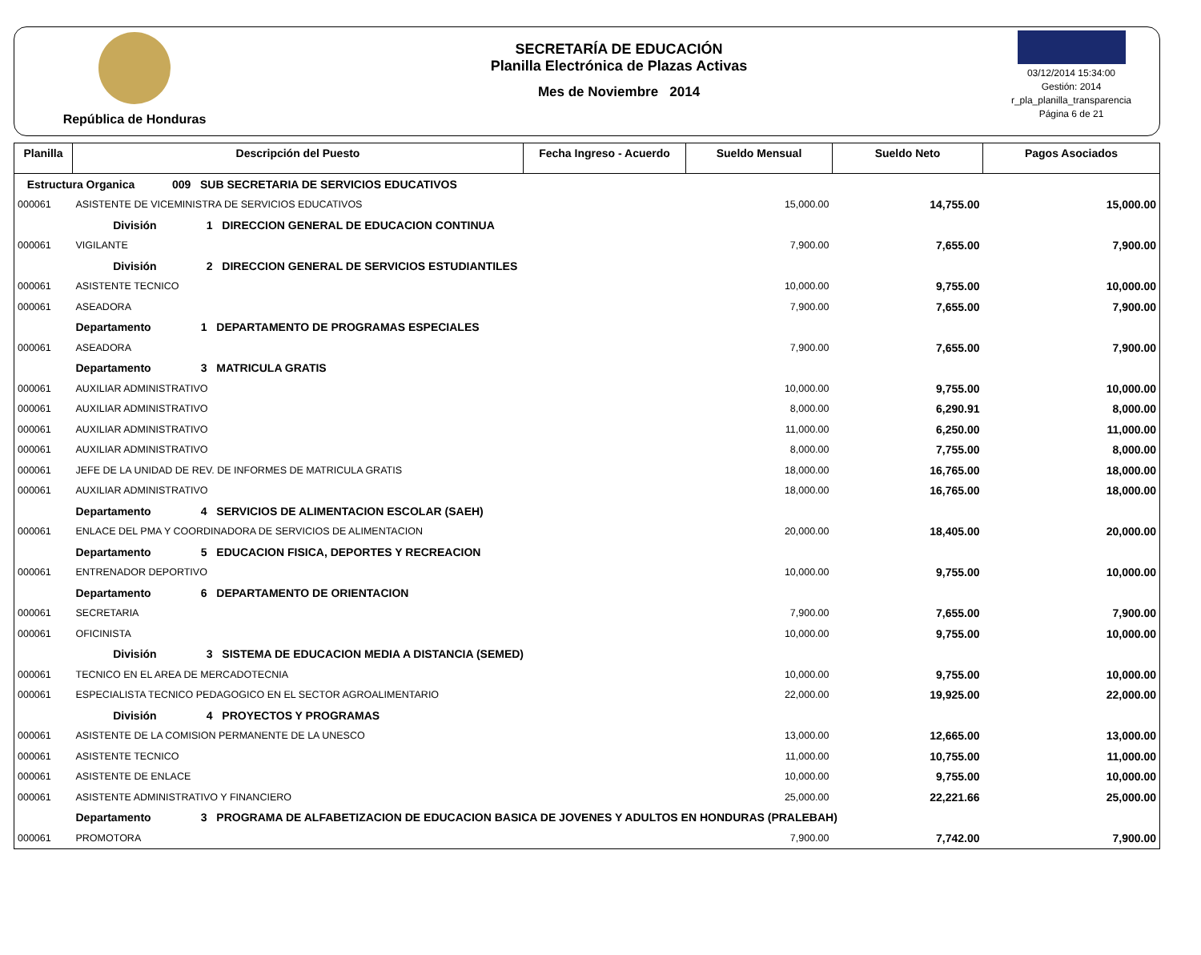República de Honduras SECRETARÍA DE EDUCACIÓN
Planilla Electrónica de Plazas Activas
Mes de Noviembre 2014
03/12/2014 15:34:00
Gestión: 2014
r_pla_planilla_transparencia
Página 6 de 21
| Planilla | Descripción del Puesto | Fecha Ingreso - Acuerdo | Sueldo Mensual | Sueldo Neto | Pagos Asociados |
| --- | --- | --- | --- | --- | --- |
| Estructura Organica 009 SUB SECRETARIA DE SERVICIOS EDUCATIVOS | | | | | |
| 000061 | ASISTENTE DE VICEMINISTRA DE SERVICIOS EDUCATIVOS | | 15,000.00 | 14,755.00 | 15,000.00 |
| | División 1 DIRECCION GENERAL DE EDUCACION CONTINUA | | | | |
| 000061 | VIGILANTE | | 7,900.00 | 7,655.00 | 7,900.00 |
| | División 2 DIRECCION GENERAL DE SERVICIOS ESTUDIANTILES | | | | |
| 000061 | ASISTENTE TECNICO | | 10,000.00 | 9,755.00 | 10,000.00 |
| 000061 | ASEADORA | | 7,900.00 | 7,655.00 | 7,900.00 |
| | Departamento 1 DEPARTAMENTO DE PROGRAMAS ESPECIALES | | | | |
| 000061 | ASEADORA | | 7,900.00 | 7,655.00 | 7,900.00 |
| | Departamento 3 MATRICULA GRATIS | | | | |
| 000061 | AUXILIAR ADMINISTRATIVO | | 10,000.00 | 9,755.00 | 10,000.00 |
| 000061 | AUXILIAR ADMINISTRATIVO | | 8,000.00 | 6,290.91 | 8,000.00 |
| 000061 | AUXILIAR ADMINISTRATIVO | | 11,000.00 | 6,250.00 | 11,000.00 |
| 000061 | AUXILIAR ADMINISTRATIVO | | 8,000.00 | 7,755.00 | 8,000.00 |
| 000061 | JEFE DE LA UNIDAD DE REV. DE INFORMES DE MATRICULA GRATIS | | 18,000.00 | 16,765.00 | 18,000.00 |
| 000061 | AUXILIAR ADMINISTRATIVO | | 18,000.00 | 16,765.00 | 18,000.00 |
| | Departamento 4 SERVICIOS DE ALIMENTACION ESCOLAR (SAEH) | | | | |
| 000061 | ENLACE DEL PMA Y COORDINADORA DE SERVICIOS DE ALIMENTACION | | 20,000.00 | 18,405.00 | 20,000.00 |
| | Departamento 5 EDUCACION FISICA, DEPORTES Y RECREACION | | | | |
| 000061 | ENTRENADOR DEPORTIVO | | 10,000.00 | 9,755.00 | 10,000.00 |
| | Departamento 6 DEPARTAMENTO DE ORIENTACION | | | | |
| 000061 | SECRETARIA | | 7,900.00 | 7,655.00 | 7,900.00 |
| 000061 | OFICINISTA | | 10,000.00 | 9,755.00 | 10,000.00 |
| | División 3 SISTEMA DE EDUCACION MEDIA A DISTANCIA (SEMED) | | | | |
| 000061 | TECNICO EN EL AREA DE MERCADOTECNIA | | 10,000.00 | 9,755.00 | 10,000.00 |
| 000061 | ESPECIALISTA TECNICO PEDAGOGICO EN EL SECTOR AGROALIMENTARIO | | 22,000.00 | 19,925.00 | 22,000.00 |
| | División 4 PROYECTOS Y PROGRAMAS | | | | |
| 000061 | ASISTENTE DE LA COMISION PERMANENTE DE LA UNESCO | | 13,000.00 | 12,665.00 | 13,000.00 |
| 000061 | ASISTENTE TECNICO | | 11,000.00 | 10,755.00 | 11,000.00 |
| 000061 | ASISTENTE DE ENLACE | | 10,000.00 | 9,755.00 | 10,000.00 |
| 000061 | ASISTENTE ADMINISTRATIVO Y FINANCIERO | | 25,000.00 | 22,221.66 | 25,000.00 |
| | Departamento 3 PROGRAMA DE ALFABETIZACION DE EDUCACION BASICA DE JOVENES Y ADULTOS EN HONDURAS (PRALEBAH) | | | | |
| 000061 | PROMOTORA | | 7,900.00 | 7,742.00 | 7,900.00 |